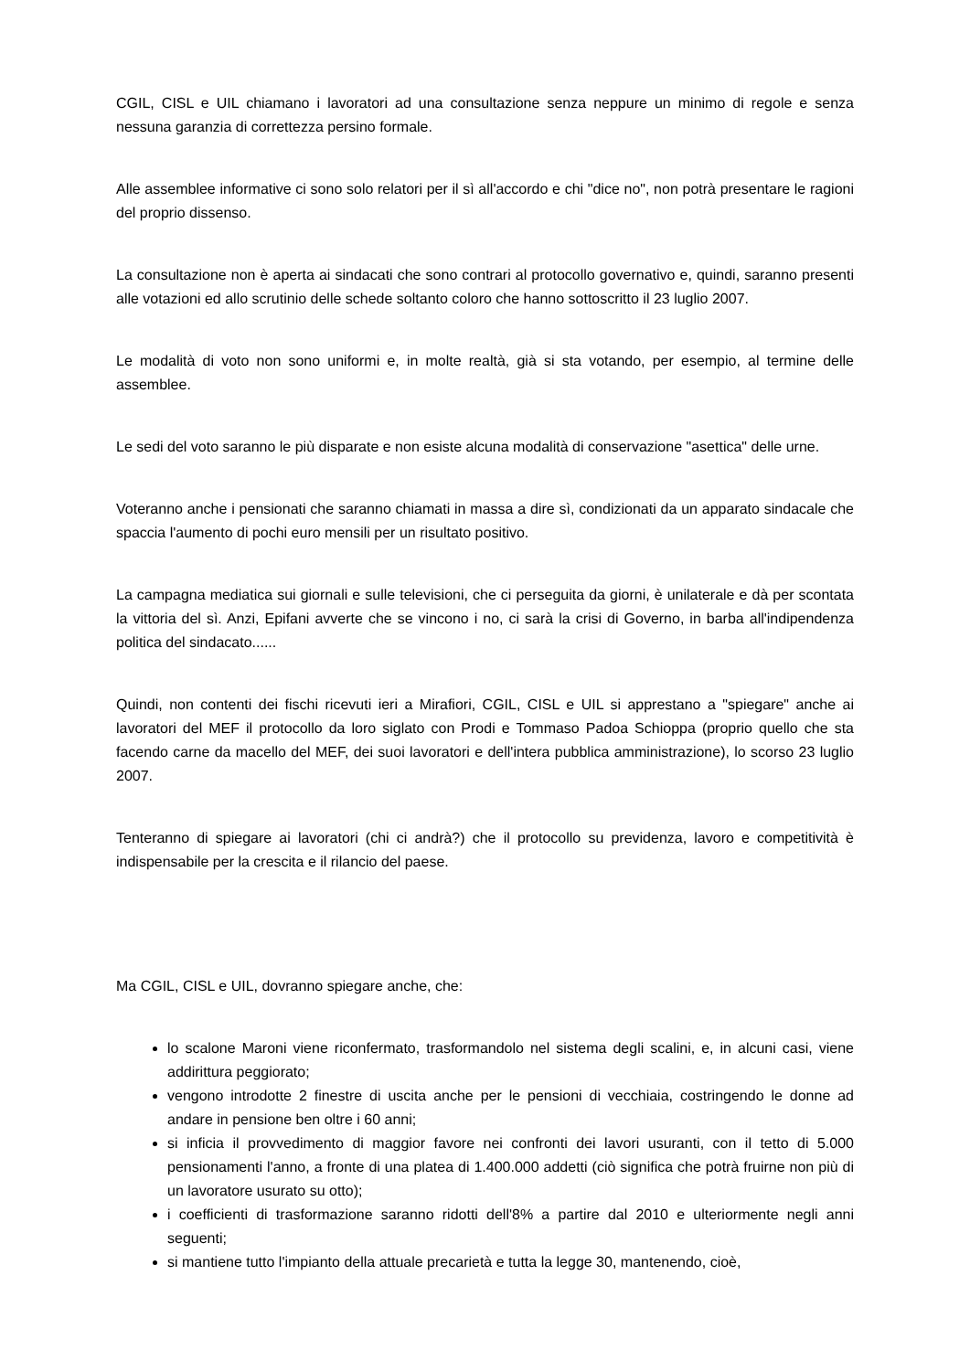CGIL, CISL e UIL chiamano i lavoratori ad una consultazione senza neppure un minimo di regole e senza nessuna garanzia di correttezza persino formale.
Alle assemblee informative ci sono solo relatori per il sì all'accordo e chi "dice no", non potrà presentare le ragioni del proprio dissenso.
La consultazione non è aperta ai sindacati che sono contrari al protocollo governativo e, quindi, saranno presenti alle votazioni ed allo scrutinio delle schede soltanto coloro che hanno sottoscritto il 23 luglio 2007.
Le modalità di voto non sono uniformi e, in molte realtà, già si sta votando, per esempio, al termine delle assemblee.
Le sedi del voto saranno le più disparate e non esiste alcuna modalità di conservazione "asettica" delle urne.
Voteranno anche i pensionati che saranno chiamati in massa a dire sì, condizionati da un apparato sindacale che spaccia l'aumento di pochi euro mensili per un risultato positivo.
La campagna mediatica sui giornali e sulle televisioni, che ci perseguita da giorni, è unilaterale e dà per scontata la vittoria del sì. Anzi, Epifani avverte che se vincono i no, ci sarà la crisi di Governo, in barba all'indipendenza politica del sindacato......
Quindi, non contenti dei fischi ricevuti ieri a Mirafiori, CGIL, CISL e UIL si apprestano a "spiegare" anche ai lavoratori del MEF il protocollo da loro siglato con Prodi e Tommaso Padoa Schioppa (proprio quello che sta facendo carne da macello del MEF, dei suoi lavoratori e dell'intera pubblica amministrazione), lo scorso 23 luglio 2007.
Tenteranno di spiegare ai lavoratori (chi ci andrà?) che il protocollo su previdenza, lavoro e competitività è indispensabile per la crescita e il rilancio del paese.
Ma CGIL, CISL e UIL, dovranno spiegare anche, che:
lo scalone Maroni viene riconfermato, trasformandolo nel sistema degli scalini, e, in alcuni casi, viene addirittura peggiorato;
vengono introdotte 2 finestre di uscita anche per le pensioni di vecchiaia, costringendo le donne ad andare in pensione ben oltre i 60 anni;
si inficia il provvedimento di maggior favore nei confronti dei lavori usuranti, con il tetto di 5.000 pensionamenti l'anno, a fronte di una platea di 1.400.000 addetti (ciò significa che potrà fruirne non più di un lavoratore usurato su otto);
i coefficienti di trasformazione saranno ridotti dell'8% a partire dal 2010 e ulteriormente negli anni seguenti;
si mantiene tutto l'impianto della attuale precarietà e tutta la legge 30, mantenendo, cioè,